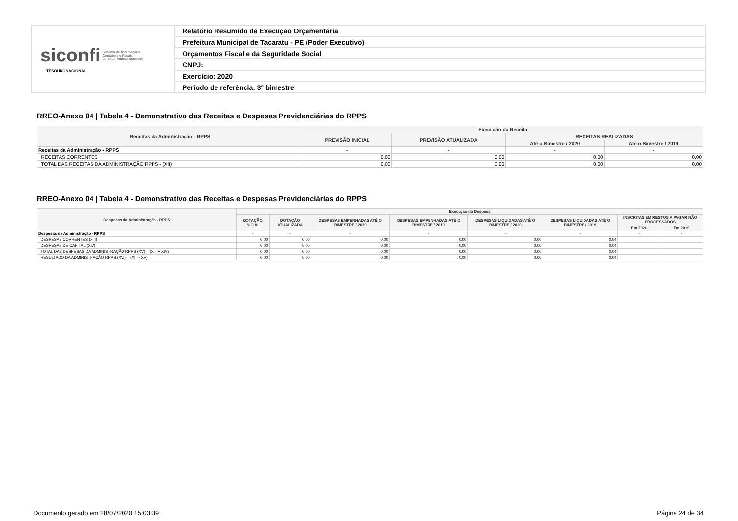| siconfi Sistema de Informações Contábeis e Fiscais do Setor Público Brasileiro TESOURONACIONAL | Relatório Resumido de Execução Orçamentária |
| | Prefeitura Municipal de Tacaratu - PE (Poder Executivo) |
| | Orçamentos Fiscal e da Seguridade Social |
| | CNPJ: |
| | Exercício: 2020 |
| | Período de referência: 3º bimestre |
RREO-Anexo 04 | Tabela 4 - Demonstrativo das Receitas e Despesas Previdenciárias do RPPS
| Receitas da Administração - RPPS | Execução da Receita | | | |
| --- | --- | --- | --- | --- |
| | PREVISÃO INICIAL | PREVISÃO ATUALIZADA | RECEITAS REALIZADAS | |
| | | | Até o Bimestre / 2020 | Até o Bimestre / 2019 |
| Receitas da Administração - RPPS | - | - | - | - |
| RECEITAS CORRENTES | 0,00 | 0,00 | 0,00 | 0,00 |
| TOTAL DAS RECEITAS DA ADMINISTRAÇÃO RPPS - (XII) | 0,00 | 0,00 | 0,00 | 0,00 |
RREO-Anexo 04 | Tabela 4 - Demonstrativo das Receitas e Despesas Previdenciárias do RPPS
| Despesas da Administração - RPPS | Execução da Despesa | | | | | | | |
| --- | --- | --- | --- | --- | --- | --- | --- | --- |
| | DOTAÇÃO INICIAL | DOTAÇÃO ATUALIZADA | DESPESAS EMPENHADAS ATÉ O BIMESTRE / 2020 | DESPESAS EMPENHADAS ATÉ O BIMESTRE / 2019 | DESPESAS LIQUIDADAS ATÉ O BIMESTRE / 2020 | DESPESAS LIQUIDADAS ATÉ O BIMESTRE / 2019 | INSCRITAS EM RESTOS A PAGAR NÃO PROCESSADOS | |
| | | | | | | | Em 2020 | Em 2019 |
| Despesas da Administração - RPPS | - | - | - | - | - | - | - | - |
| DESPESAS CORRENTES (XIII) | 0,00 | 0,00 | 0,00 | 0,00 | 0,00 | 0,00 | | |
| DESPESAS DE CAPITAL (XIV) | 0,00 | 0,00 | 0,00 | 0,00 | 0,00 | 0,00 | | |
| TOTAL DAS DESPESAS DA ADMINISTRAÇÃO RPPS (XV) = (XIII + XIV) | 0,00 | 0,00 | 0,00 | 0,00 | 0,00 | 0,00 | | |
| RESULTADO DA ADMINISTRAÇÃO RPPS (XVI) = (XII – XV) | 0,00 | 0,00 | 0,00 | 0,00 | 0,00 | 0,00 | | |
Documento gerado em 28/07/2020 15:03:39
Página 24 de 34